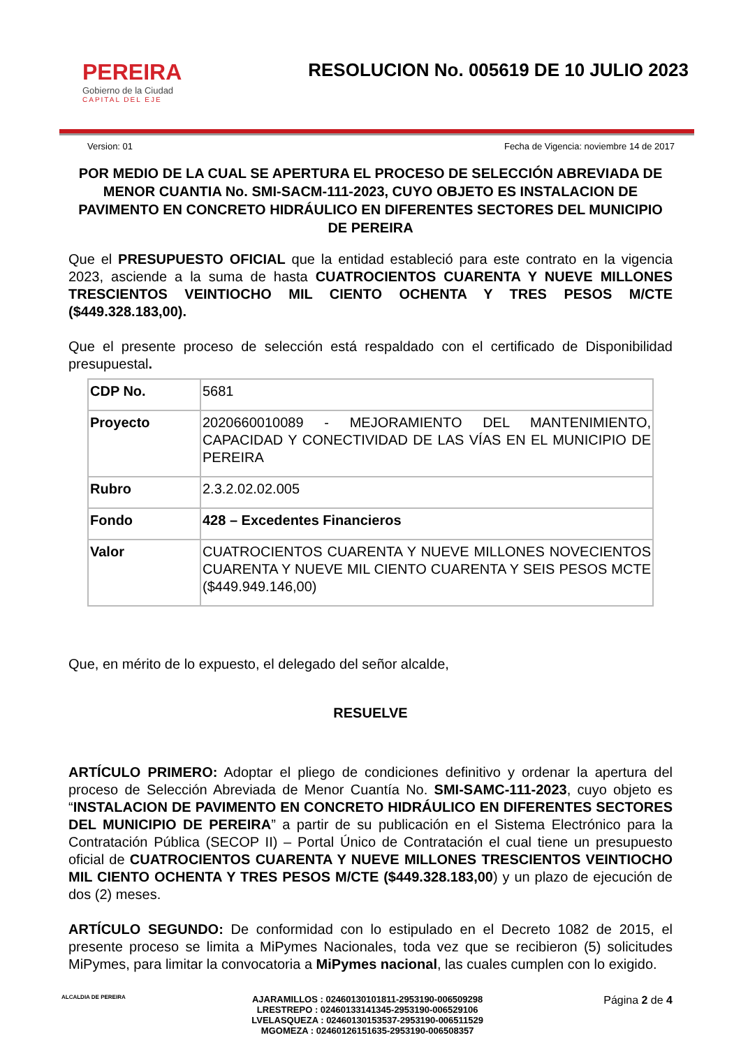PEREIRA
Gobierno de la Ciudad
CAPITAL DEL EJE
RESOLUCION No. 005619 DE 10 JULIO 2023
Version: 01 Fecha de Vigencia: noviembre 14 de 2017
POR MEDIO DE LA CUAL SE APERTURA EL PROCESO DE SELECCIÓN ABREVIADA DE MENOR CUANTIA No. SMI-SACM-111-2023, CUYO OBJETO ES INSTALACION DE PAVIMENTO EN CONCRETO HIDRÁULICO EN DIFERENTES SECTORES DEL MUNICIPIO DE PEREIRA
Que el PRESUPUESTO OFICIAL que la entidad estableció para este contrato en la vigencia 2023, asciende a la suma de hasta CUATROCIENTOS CUARENTA Y NUEVE MILLONES TRESCIENTOS VEINTIOCHO MIL CIENTO OCHENTA Y TRES PESOS M/CTE ($449.328.183,00).
Que el presente proceso de selección está respaldado con el certificado de Disponibilidad presupuestal.
| CDP No. | 5681 |
| Proyecto | 2020660010089 - MEJORAMIENTO DEL MANTENIMIENTO, CAPACIDAD Y CONECTIVIDAD DE LAS VÍAS EN EL MUNICIPIO DE PEREIRA |
| Rubro | 2.3.2.02.02.005 |
| Fondo | 428 – Excedentes Financieros |
| Valor | CUATROCIENTOS CUARENTA Y NUEVE MILLONES NOVECIENTOS CUARENTA Y NUEVE MIL CIENTO CUARENTA Y SEIS PESOS MCTE ($449.949.146,00) |
Que, en mérito de lo expuesto, el delegado del señor alcalde,
RESUELVE
ARTÍCULO PRIMERO: Adoptar el pliego de condiciones definitivo y ordenar la apertura del proceso de Selección Abreviada de Menor Cuantía No. SMI-SAMC-111-2023, cuyo objeto es “INSTALACION DE PAVIMENTO EN CONCRETO HIDRÁULICO EN DIFERENTES SECTORES DEL MUNICIPIO DE PEREIRA” a partir de su publicación en el Sistema Electrónico para la Contratación Pública (SECOP II) – Portal Único de Contratación el cual tiene un presupuesto oficial de CUATROCIENTOS CUARENTA Y NUEVE MILLONES TRESCIENTOS VEINTIOCHO MIL CIENTO OCHENTA Y TRES PESOS M/CTE ($449.328.183,00) y un plazo de ejecución de dos (2) meses.
ARTÍCULO SEGUNDO: De conformidad con lo estipulado en el Decreto 1082 de 2015, el presente proceso se limita a MiPymes Nacionales, toda vez que se recibieron (5) solicitudes MiPymes, para limitar la convocatoria a MiPymes nacional, las cuales cumplen con lo exigido.
ALCALDIA DE PEREIRA
AJARAMILLOS : 02460130101811-2953190-006509298
LRESTREPO : 02460133141345-2953190-006529106
LVELASQUEZA : 02460130153537-2953190-006511529
MGOMEZA : 02460126151635-2953190-006508357
Página 2 de 4